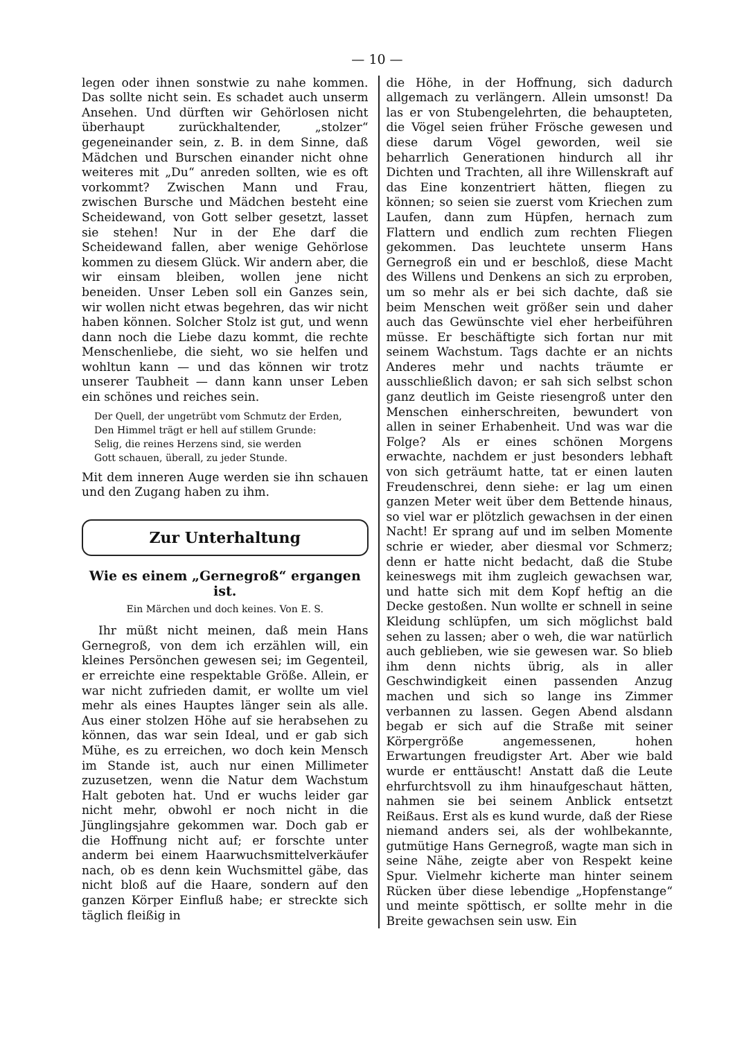— 10 —
legen oder ihnen sonstwie zu nahe kommen. Das sollte nicht sein. Es schadet auch unserm Ansehen. Und dürften wir Gehörlosen nicht überhaupt zurückhaltender, „stolzer“ gegeneinander sein, z. B. in dem Sinne, daß Mädchen und Burschen einander nicht ohne weiteres mit „Du“ anreden sollten, wie es oft vorkommt? Zwischen Mann und Frau, zwischen Bursche und Mädchen besteht eine Scheidewand, von Gott selber gesetzt, lasset sie stehen! Nur in der Ehe darf die Scheidewand fallen, aber wenige Gehörlose kommen zu diesem Glück. Wir andern aber, die wir einsam bleiben, wollen jene nicht beneiden. Unser Leben soll ein Ganzes sein, wir wollen nicht etwas begehren, das wir nicht haben können. Solcher Stolz ist gut, und wenn dann noch die Liebe dazu kommt, die rechte Menschenliebe, die sieht, wo sie helfen und wohltun kann — und das können wir trotz unserer Taubheit — dann kann unser Leben ein schönes und reiches sein.
Der Quell, der ungetrübt vom Schmutz der Erden,
Den Himmel trägt er hell auf stillem Grunde:
Selig, die reines Herzens sind, sie werden
Gott schauen, überall, zu jeder Stunde.
Mit dem inneren Auge werden sie ihn schauen und den Zugang haben zu ihm.
Zur Unterhaltung
Wie es einem „Gernegroß“ ergangen ist.
Ein Märchen und doch keines. Von E. S.
Ihr müßt nicht meinen, daß mein Hans Gernegroß, von dem ich erzählen will, ein kleines Persönchen gewesen sei; im Gegenteil, er erreichte eine respektable Größe. Allein, er war nicht zufrieden damit, er wollte um viel mehr als eines Hauptes länger sein als alle. Aus einer stolzen Höhe auf sie herabsehen zu können, das war sein Ideal, und er gab sich Mühe, es zu erreichen, wo doch kein Mensch im Stande ist, auch nur einen Millimeter zuzusetzen, wenn die Natur dem Wachstum Halt geboten hat. Und er wuchs leider gar nicht mehr, obwohl er noch nicht in die Jünglingsjahre gekommen war. Doch gab er die Hoffnung nicht auf; er forschte unter anderm bei einem Haarwuchsmittelverkäufer nach, ob es denn kein Wuchsmittel gäbe, das nicht bloß auf die Haare, sondern auf den ganzen Körper Einfluß habe; er streckte sich täglich fleißig in
die Höhe, in der Hoffnung, sich dadurch allgemach zu verlängern. Allein umsonst! Da las er von Stubengelehrten, die behaupteten, die Vögel seien früher Frösche gewesen und diese darum Vögel geworden, weil sie beharrlich Generationen hindurch all ihr Dichten und Trachten, all ihre Willenskraft auf das Eine konzentriert hätten, fliegen zu können; so seien sie zuerst vom Kriechen zum Laufen, dann zum Hüpfen, hernach zum Flattern und endlich zum rechten Fliegen gekommen. Das leuchtete unserm Hans Gernegroß ein und er beschloß, diese Macht des Willens und Denkens an sich zu erproben, um so mehr als er bei sich dachte, daß sie beim Menschen weit größer sein und daher auch das Gewünschte viel eher herbeiführen müsse. Er beschäftigte sich fortan nur mit seinem Wachstum. Tags dachte er an nichts Anderes mehr und nachts träumte er ausschließlich davon; er sah sich selbst schon ganz deutlich im Geiste riesengroß unter den Menschen einherschreiten, bewundert von allen in seiner Erhabenheit. Und was war die Folge? Als er eines schönen Morgens erwachte, nachdem er just besonders lebhaft von sich geträumt hatte, tat er einen lauten Freudenschrei, denn siehe: er lag um einen ganzen Meter weit über dem Bettende hinaus, so viel war er plötzlich gewachsen in der einen Nacht! Er sprang auf und im selben Momente schrie er wieder, aber diesmal vor Schmerz; denn er hatte nicht bedacht, daß die Stube keineswegs mit ihm zugleich gewachsen war, und hatte sich mit dem Kopf heftig an die Decke gestoßen. Nun wollte er schnell in seine Kleidung schlüpfen, um sich möglichst bald sehen zu lassen; aber o weh, die war natürlich auch geblieben, wie sie gewesen war. So blieb ihm denn nichts übrig, als in aller Geschwindigkeit einen passenden Anzug machen und sich so lange ins Zimmer verbannen zu lassen. Gegen Abend alsdann begab er sich auf die Straße mit seiner Körpergröße angemessenen, hohen Erwartungen freudigster Art. Aber wie bald wurde er enttäuscht! Anstatt daß die Leute ehrfurchtsvoll zu ihm hinaufgeschaut hätten, nahmen sie bei seinem Anblick entsetzt Reißaus. Erst als es kund wurde, daß der Riese niemand anders sei, als der wohlbekannte, gutmütige Hans Gernegroß, wagte man sich in seine Nähe, zeigte aber von Respekt keine Spur. Vielmehr kicherte man hinter seinem Rücken über diese lebendige „Hopfenstange“ und meinte spöttisch, er sollte mehr in die Breite gewachsen sein usw. Ein